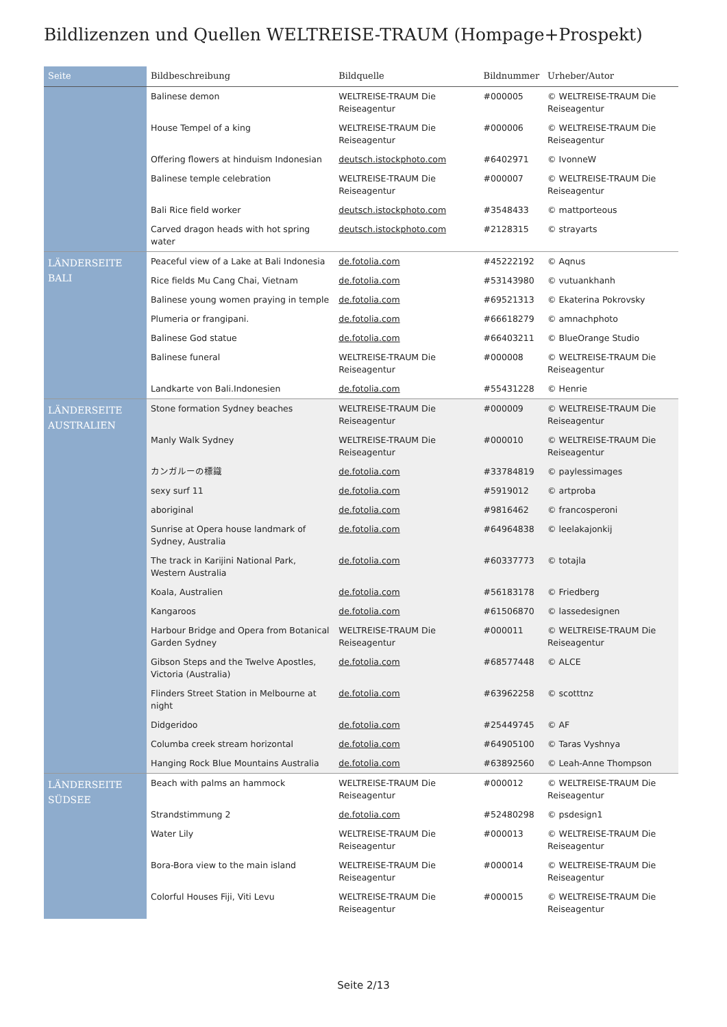Bildlizenzen und Quellen WELTREISE-TRAUM (Hompage+Prospekt)
| Seite | Bildbeschreibung | Bildquelle | Bildnummer | Urheber/Autor |
| --- | --- | --- | --- | --- |
| | Balinese demon | WELTREISE-TRAUM Die Reiseagentur | #000005 | © WELTREISE-TRAUM Die Reiseagentur |
| | House Tempel of a king | WELTREISE-TRAUM Die Reiseagentur | #000006 | © WELTREISE-TRAUM Die Reiseagentur |
| | Offering flowers at hinduism Indonesian | deutsch.istockphoto.com | #6402971 | © IvonneW |
| | Balinese temple celebration | WELTREISE-TRAUM Die Reiseagentur | #000007 | © WELTREISE-TRAUM Die Reiseagentur |
| | Bali Rice field worker | deutsch.istockphoto.com | #3548433 | © mattporteous |
| | Carved dragon heads with hot spring water | deutsch.istockphoto.com | #2128315 | © strayarts |
| LÄNDERSEITE BALI | Peaceful view of a Lake at Bali Indonesia | de.fotolia.com | #45222192 | © Aqnus |
| | Rice fields Mu Cang Chai, Vietnam | de.fotolia.com | #53143980 | © vutuankhanh |
| | Balinese young women praying in temple | de.fotolia.com | #69521313 | © Ekaterina Pokrovsky |
| | Plumeria or frangipani. | de.fotolia.com | #66618279 | © amnachphoto |
| | Balinese God statue | de.fotolia.com | #66403211 | © BlueOrange Studio |
| | Balinese funeral | WELTREISE-TRAUM Die Reiseagentur | #000008 | © WELTREISE-TRAUM Die Reiseagentur |
| | Landkarte von Bali.Indonesien | de.fotolia.com | #55431228 | © Henrie |
| LÄNDERSEITE AUSTRALIEN | Stone formation Sydney beaches | WELTREISE-TRAUM Die Reiseagentur | #000009 | © WELTREISE-TRAUM Die Reiseagentur |
| | Manly Walk Sydney | WELTREISE-TRAUM Die Reiseagentur | #000010 | © WELTREISE-TRAUM Die Reiseagentur |
| | カンガルーの標識 | de.fotolia.com | #33784819 | © paylessimages |
| | sexy surf 11 | de.fotolia.com | #5919012 | © artproba |
| | aboriginal | de.fotolia.com | #9816462 | © francosperoni |
| | Sunrise at Opera house landmark of Sydney, Australia | de.fotolia.com | #64964838 | © leelakajonkij |
| | The track in Karijini National Park, Western Australia | de.fotolia.com | #60337773 | © totajla |
| | Koala, Australien | de.fotolia.com | #56183178 | © Friedberg |
| | Kangaroos | de.fotolia.com | #61506870 | © lassedesignen |
| | Harbour Bridge and Opera from Botanical Garden Sydney | WELTREISE-TRAUM Die Reiseagentur | #000011 | © WELTREISE-TRAUM Die Reiseagentur |
| | Gibson Steps and the Twelve Apostles, Victoria (Australia) | de.fotolia.com | #68577448 | © ALCE |
| | Flinders Street Station in Melbourne at night | de.fotolia.com | #63962258 | © scotttnz |
| | Didgeridoo | de.fotolia.com | #25449745 | © AF |
| | Columba creek stream horizontal | de.fotolia.com | #64905100 | © Taras Vyshnya |
| | Hanging Rock Blue Mountains Australia | de.fotolia.com | #63892560 | © Leah-Anne Thompson |
| LÄNDERSEITE SÜDSEE | Beach with palms an hammock | WELTREISE-TRAUM Die Reiseagentur | #000012 | © WELTREISE-TRAUM Die Reiseagentur |
| | Strandstimmung 2 | de.fotolia.com | #52480298 | © psdesign1 |
| | Water Lily | WELTREISE-TRAUM Die Reiseagentur | #000013 | © WELTREISE-TRAUM Die Reiseagentur |
| | Bora-Bora view to the main island | WELTREISE-TRAUM Die Reiseagentur | #000014 | © WELTREISE-TRAUM Die Reiseagentur |
| | Colorful Houses Fiji, Viti Levu | WELTREISE-TRAUM Die Reiseagentur | #000015 | © WELTREISE-TRAUM Die Reiseagentur |
Seite 2/13